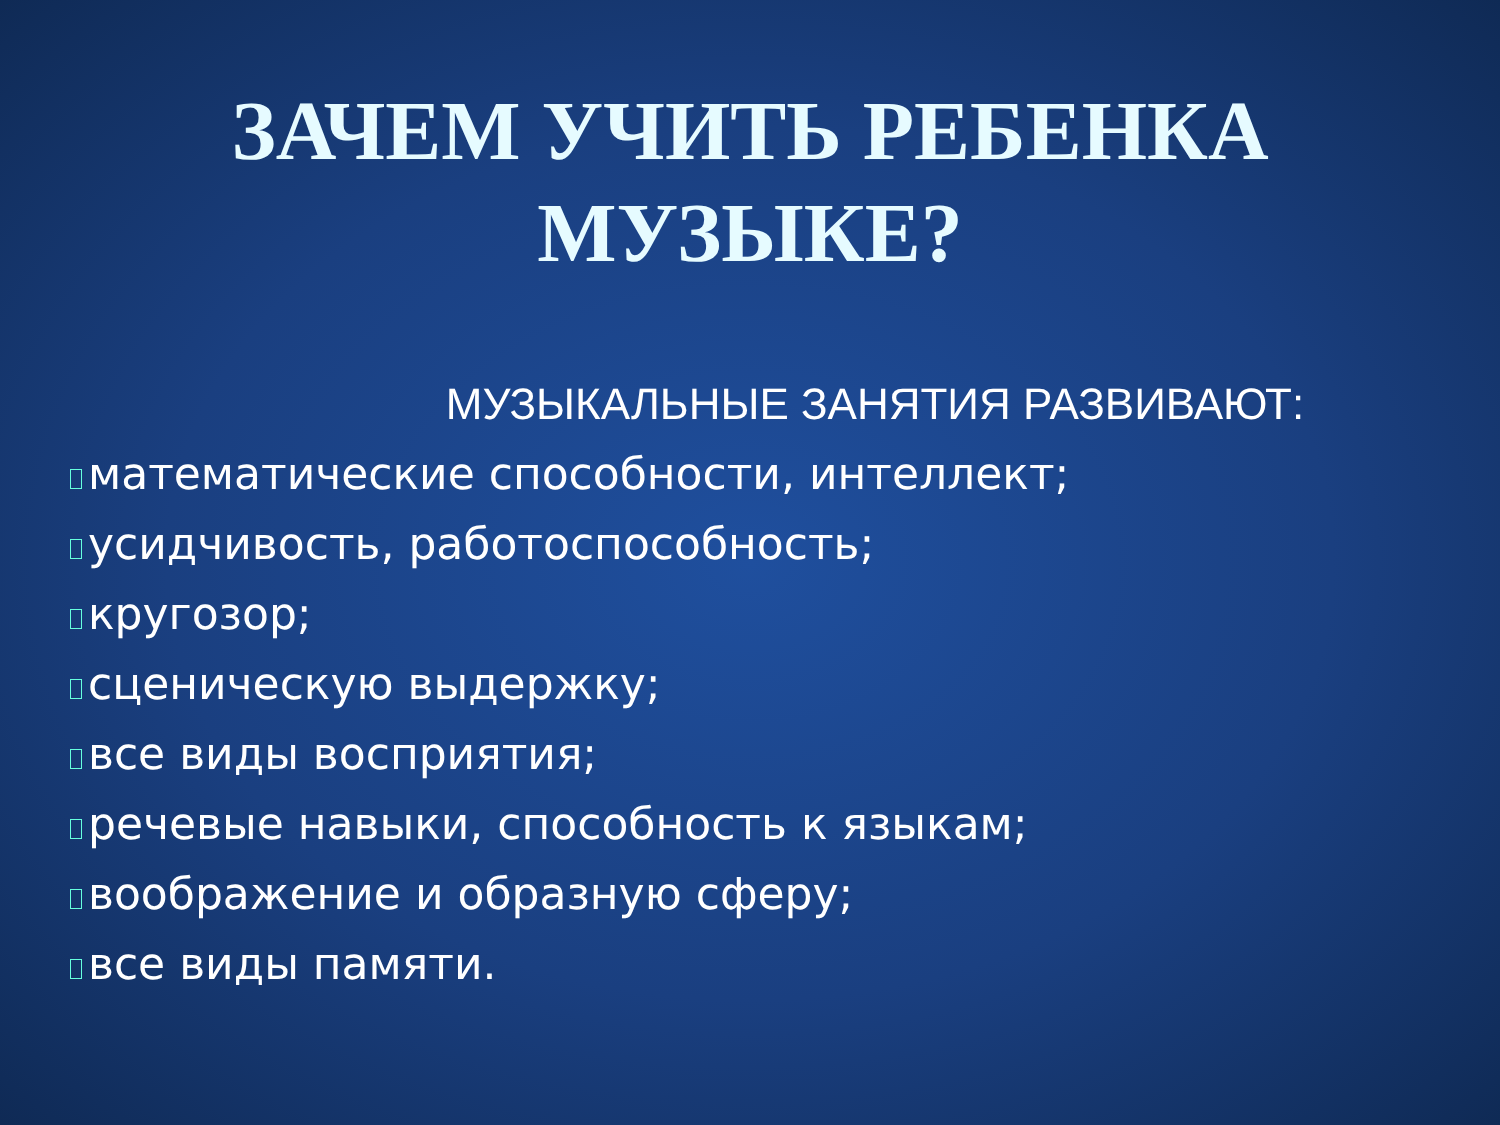ЗАЧЕМ УЧИТЬ РЕБЕНКА
МУЗЫКЕ?
МУЗЫКАЛЬНЫЕ ЗАНЯТИЯ РАЗВИВАЮТ:
математические способности, интеллект;
усидчивость, работоспособность;
кругозор;
сценическую выдержку;
все виды восприятия;
речевые навыки, способность к языкам;
воображение и образную сферу;
все виды памяти.